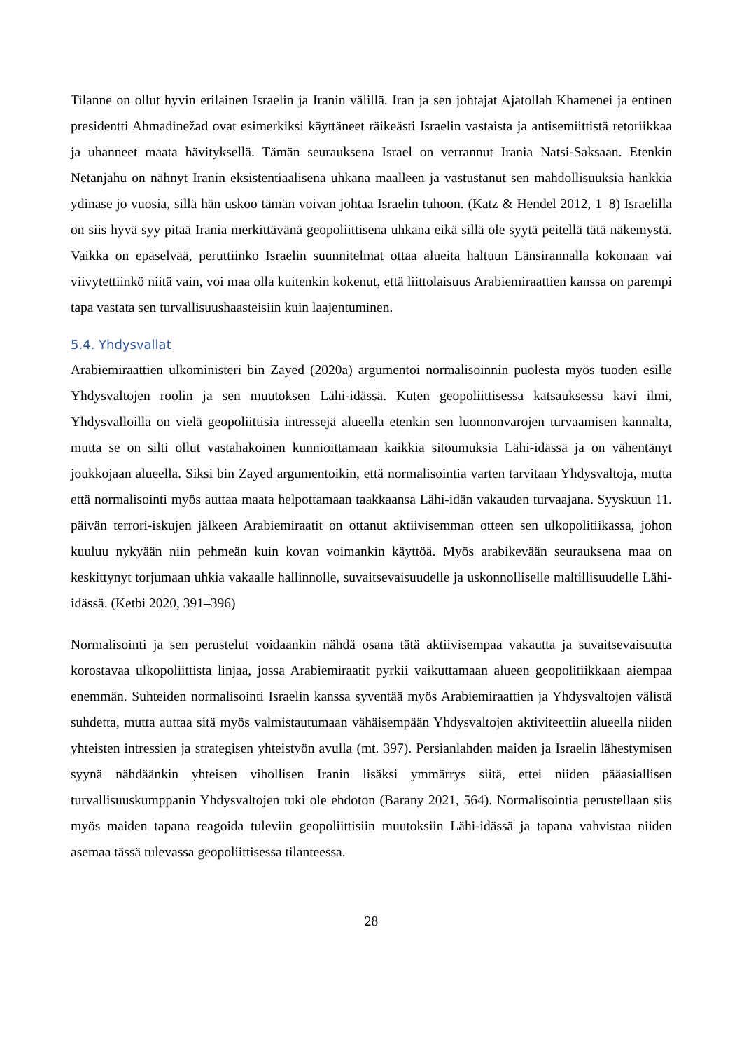Tilanne on ollut hyvin erilainen Israelin ja Iranin välillä. Iran ja sen johtajat Ajatollah Khamenei ja entinen presidentti Ahmadinežad ovat esimerkiksi käyttäneet räikeästi Israelin vastaista ja antisemiittistä retoriikkaa ja uhanneet maata hävityksellä. Tämän seurauksena Israel on verrannut Irania Natsi-Saksaan. Etenkin Netanjahu on nähnyt Iranin eksistentiaalisena uhkana maalleen ja vastustanut sen mahdollisuuksia hankkia ydinase jo vuosia, sillä hän uskoo tämän voivan johtaa Israelin tuhoon. (Katz & Hendel 2012, 1–8) Israelilla on siis hyvä syy pitää Irania merkittävänä geopoliittisena uhkana eikä sillä ole syytä peitellä tätä näkemystä. Vaikka on epäselvää, peruttiinko Israelin suunnitelmat ottaa alueita haltuun Länsirannalla kokonaan vai viivytettiinkö niitä vain, voi maa olla kuitenkin kokenut, että liittolaisuus Arabiemiraattien kanssa on parempi tapa vastata sen turvallisuushaasteisiin kuin laajentuminen.
5.4. Yhdysvallat
Arabiemiraattien ulkoministeri bin Zayed (2020a) argumentoi normalisoinnin puolesta myös tuoden esille Yhdysvaltojen roolin ja sen muutoksen Lähi-idässä. Kuten geopoliittisessa katsauksessa kävi ilmi, Yhdysvalloilla on vielä geopoliittisia intressejä alueella etenkin sen luonnonvarojen turvaamisen kannalta, mutta se on silti ollut vastahakoinen kunnioittamaan kaikkia sitoumuksia Lähi-idässä ja on vähentänyt joukkojaan alueella. Siksi bin Zayed argumentoikin, että normalisointia varten tarvitaan Yhdysvaltoja, mutta että normalisointi myös auttaa maata helpottamaan taakkaansa Lähi-idän vakauden turvaajana. Syyskuun 11. päivän terrori-iskujen jälkeen Arabiemiraatit on ottanut aktiivisemman otteen sen ulkopolitiikassa, johon kuuluu nykyään niin pehmeän kuin kovan voimankin käyttöä. Myös arabikevään seurauksena maa on keskittynyt torjumaan uhkia vakaalle hallinnolle, suvaitsevaisuudelle ja uskonnolliselle maltillisuudelle Lähi-idässä. (Ketbi 2020, 391–396)
Normalisointi ja sen perustelut voidaankin nähdä osana tätä aktiivisempaa vakautta ja suvaitsevaisuutta korostavaa ulkopoliittista linjaa, jossa Arabiemiraatit pyrkii vaikuttamaan alueen geopolitiikkaan aiempaa enemmän. Suhteiden normalisointi Israelin kanssa syventää myös Arabiemiraattien ja Yhdysvaltojen välistä suhdetta, mutta auttaa sitä myös valmistautumaan vähäisempään Yhdysvaltojen aktiviteettiin alueella niiden yhteisten intressien ja strategisen yhteistyön avulla (mt. 397). Persianlahden maiden ja Israelin lähestymisen syynä nähdäänkin yhteisen vihollisen Iranin lisäksi ymmärrys siitä, ettei niiden pääasiallisen turvallisuuskumppanin Yhdysvaltojen tuki ole ehdoton (Barany 2021, 564). Normalisointia perustellaan siis myös maiden tapana reagoida tuleviin geopoliittisiin muutoksiin Lähi-idässä ja tapana vahvistaa niiden asemaa tässä tulevassa geopoliittisessa tilanteessa.
28